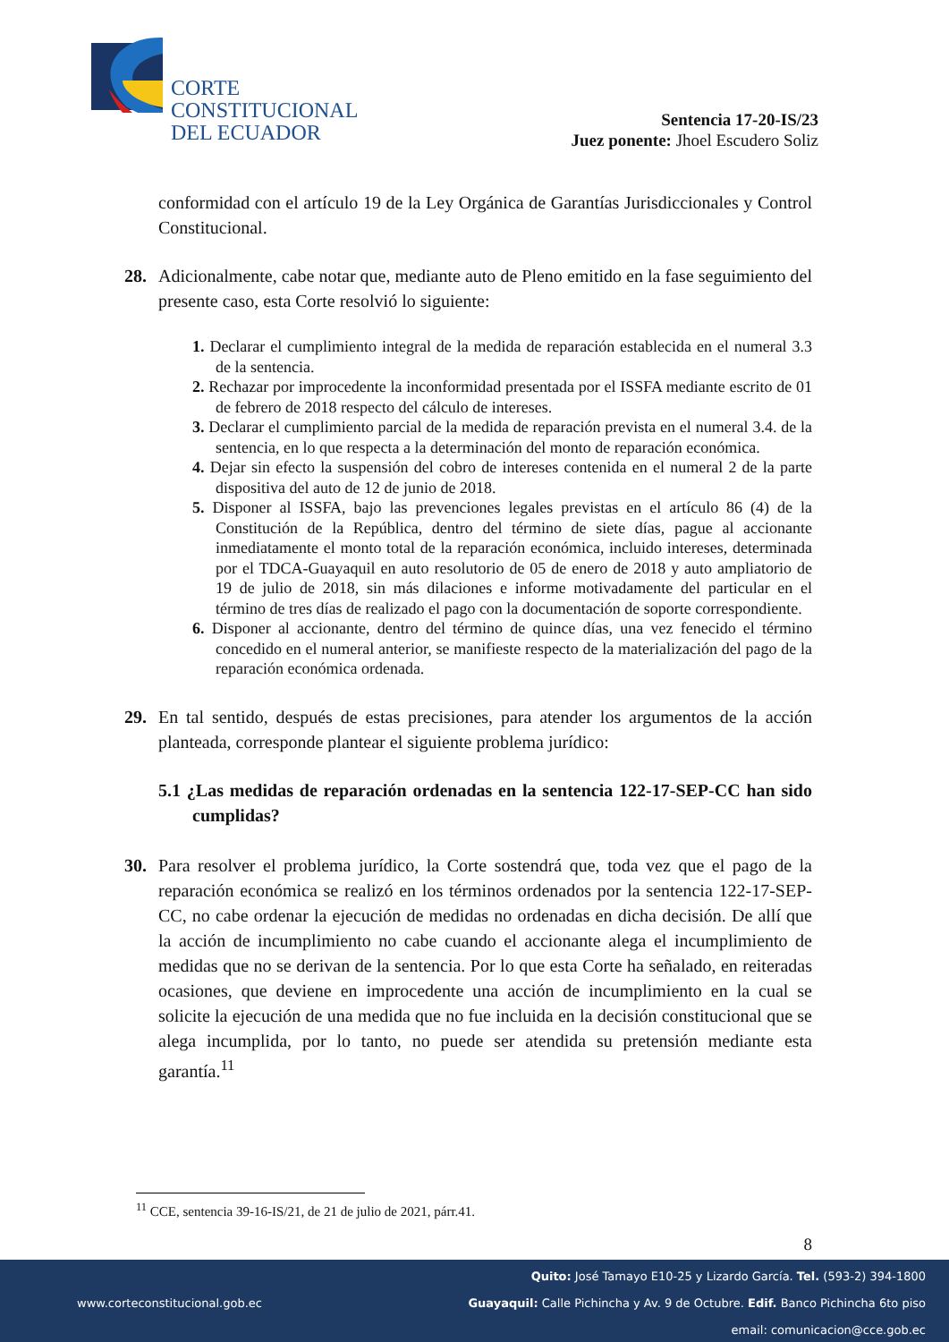CORTE
CONSTITUCIONAL
DEL ECUADOR
Sentencia 17-20-IS/23
Juez ponente: Jhoel Escudero Soliz
conformidad con el artículo 19 de la Ley Orgánica de Garantías Jurisdiccionales y Control Constitucional.
28. Adicionalmente, cabe notar que, mediante auto de Pleno emitido en la fase seguimiento del presente caso, esta Corte resolvió lo siguiente:
1. Declarar el cumplimiento integral de la medida de reparación establecida en el numeral 3.3 de la sentencia.
2. Rechazar por improcedente la inconformidad presentada por el ISSFA mediante escrito de 01 de febrero de 2018 respecto del cálculo de intereses.
3. Declarar el cumplimiento parcial de la medida de reparación prevista en el numeral 3.4. de la sentencia, en lo que respecta a la determinación del monto de reparación económica.
4. Dejar sin efecto la suspensión del cobro de intereses contenida en el numeral 2 de la parte dispositiva del auto de 12 de junio de 2018.
5. Disponer al ISSFA, bajo las prevenciones legales previstas en el artículo 86 (4) de la Constitución de la República, dentro del término de siete días, pague al accionante inmediatamente el monto total de la reparación económica, incluido intereses, determinada por el TDCA-Guayaquil en auto resolutorio de 05 de enero de 2018 y auto ampliatorio de 19 de julio de 2018, sin más dilaciones e informe motivadamente del particular en el término de tres días de realizado el pago con la documentación de soporte correspondiente.
6. Disponer al accionante, dentro del término de quince días, una vez fenecido el término concedido en el numeral anterior, se manifieste respecto de la materialización del pago de la reparación económica ordenada.
29. En tal sentido, después de estas precisiones, para atender los argumentos de la acción planteada, corresponde plantear el siguiente problema jurídico:
5.1 ¿Las medidas de reparación ordenadas en la sentencia 122-17-SEP-CC han sido cumplidas?
30. Para resolver el problema jurídico, la Corte sostendrá que, toda vez que el pago de la reparación económica se realizó en los términos ordenados por la sentencia 122-17-SEP-CC, no cabe ordenar la ejecución de medidas no ordenadas en dicha decisión. De allí que la acción de incumplimiento no cabe cuando el accionante alega el incumplimiento de medidas que no se derivan de la sentencia. Por lo que esta Corte ha señalado, en reiteradas ocasiones, que deviene en improcedente una acción de incumplimiento en la cual se solicite la ejecución de una medida que no fue incluida en la decisión constitucional que se alega incumplida, por lo tanto, no puede ser atendida su pretensión mediante esta garantía.<sup>11</sup>
<sup>11</sup> CCE, sentencia 39-16-IS/21, de 21 de julio de 2021, párr.41.
8
www.corteconstitucional.gob.ec
Quito: José Tamayo E10-25 y Lizardo García. Tel. (593-2) 394-1800
Guayaquil: Calle Pichincha y Av. 9 de Octubre. Edif. Banco Pichincha 6to piso
email: comunicacion@cce.gob.ec